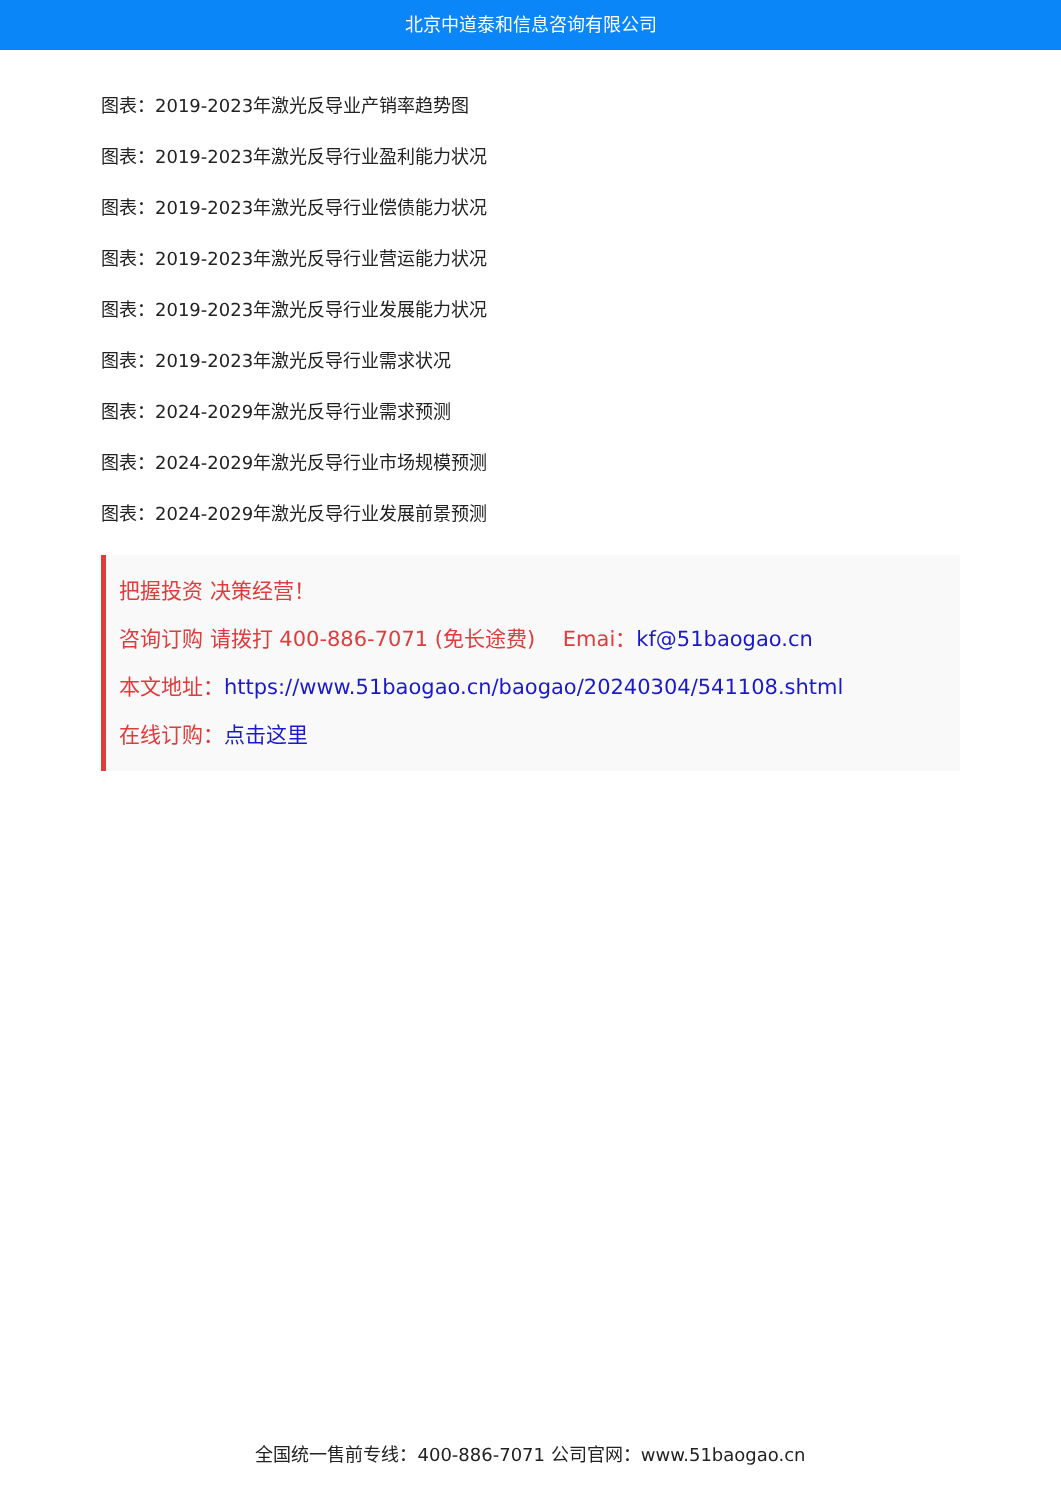北京中道泰和信息咨询有限公司
图表：2019-2023年激光反导业产销率趋势图
图表：2019-2023年激光反导行业盈利能力状况
图表：2019-2023年激光反导行业偿债能力状况
图表：2019-2023年激光反导行业营运能力状况
图表：2019-2023年激光反导行业发展能力状况
图表：2019-2023年激光反导行业需求状况
图表：2024-2029年激光反导行业需求预测
图表：2024-2029年激光反导行业市场规模预测
图表：2024-2029年激光反导行业发展前景预测
把握投资 决策经营！
咨询订购 请拨打 400-886-7071 (免长途费)　 Emai：kf@51baogao.cn
本文地址：https://www.51baogao.cn/baogao/20240304/541108.shtml
在线订购：点击这里
全国统一售前专线：400-886-7071 公司官网：www.51baogao.cn